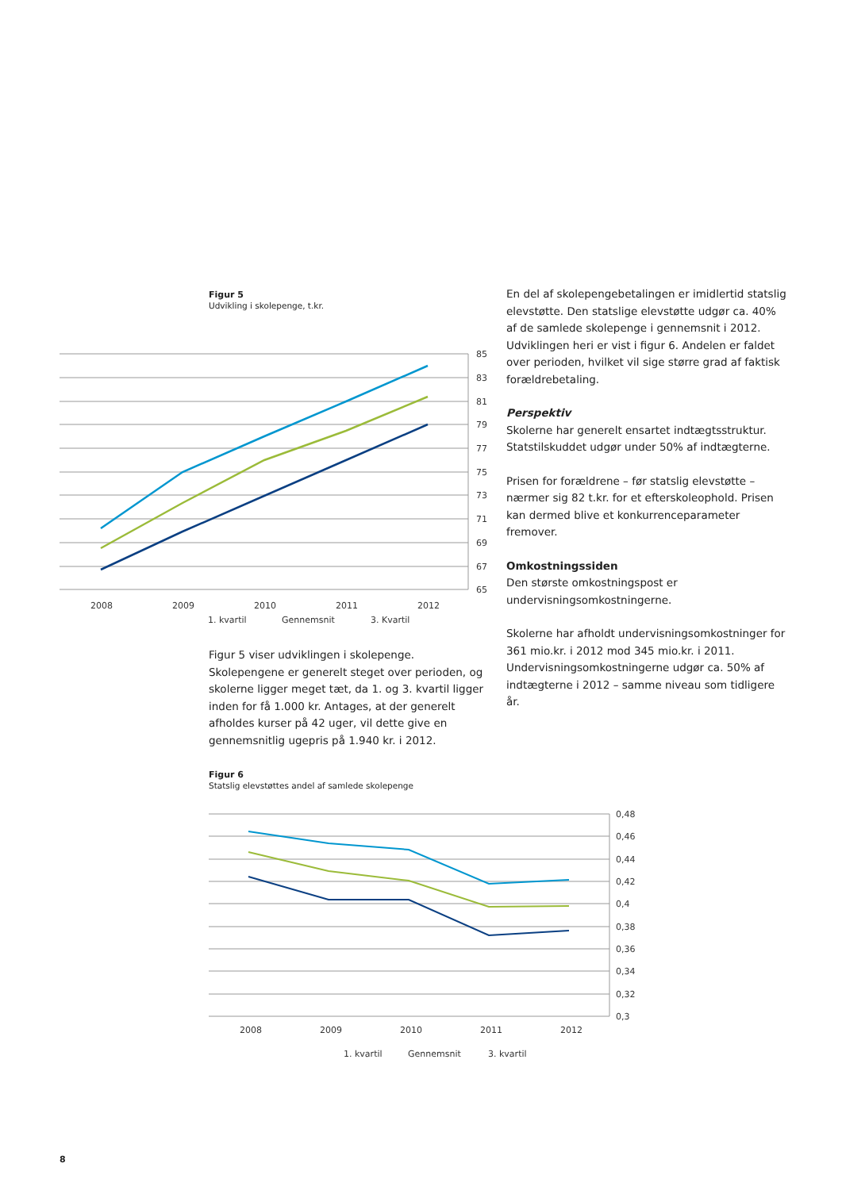Figur 5
Udvikling i skolepenge, t.kr.
85
83
81
79
77
75
73
71
69
67
65
2008
2009
2010
2011
2012
1. kvartil
Gennemsnit
3. Kvartil
Figur 5 viser udviklingen i skolepenge. Skolepengene er generelt steget over perioden, og skolerne ligger meget tæt, da 1. og 3. kvartil ligger inden for få 1.000 kr. Antages, at der generelt afholdes kurser på 42 uger, vil dette give en gennemsnitlig ugepris på 1.940 kr. i 2012.
En del af skolepengebetalingen er imidlertid statslig elevstøtte. Den statslige elevstøtte udgør ca. 40% af de samlede skolepenge i gennemsnit i 2012. Udviklingen heri er vist i figur 6. Andelen er faldet over perioden, hvilket vil sige større grad af faktisk forældrebetaling.
Perspektiv
Skolerne har generelt ensartet indtægtsstruktur. Statstilskuddet udgør under 50% af indtægterne.
Prisen for forældrene – før statslig elevstøtte – nærmer sig 82 t.kr. for et efterskoleophold. Prisen kan dermed blive et konkurrenceparameter fremover.
Omkostningssiden
Den største omkostningspost er undervisningsomkostningerne.
Skolerne har afholdt undervisningsomkostninger for 361 mio.kr. i 2012 mod 345 mio.kr. i 2011. Undervisningsomkostningerne udgør ca. 50% af indtægterne i 2012 – samme niveau som tidligere år.
Figur 6
Statslig elevstøttes andel af samlede skolepenge
0,48
0,46
0,44
0,42
0,4
0,38
0,36
0,34
0,32
0,3
2008
2009
2010
2011
2012
1. kvartil
Gennemsnit
3. kvartil
8